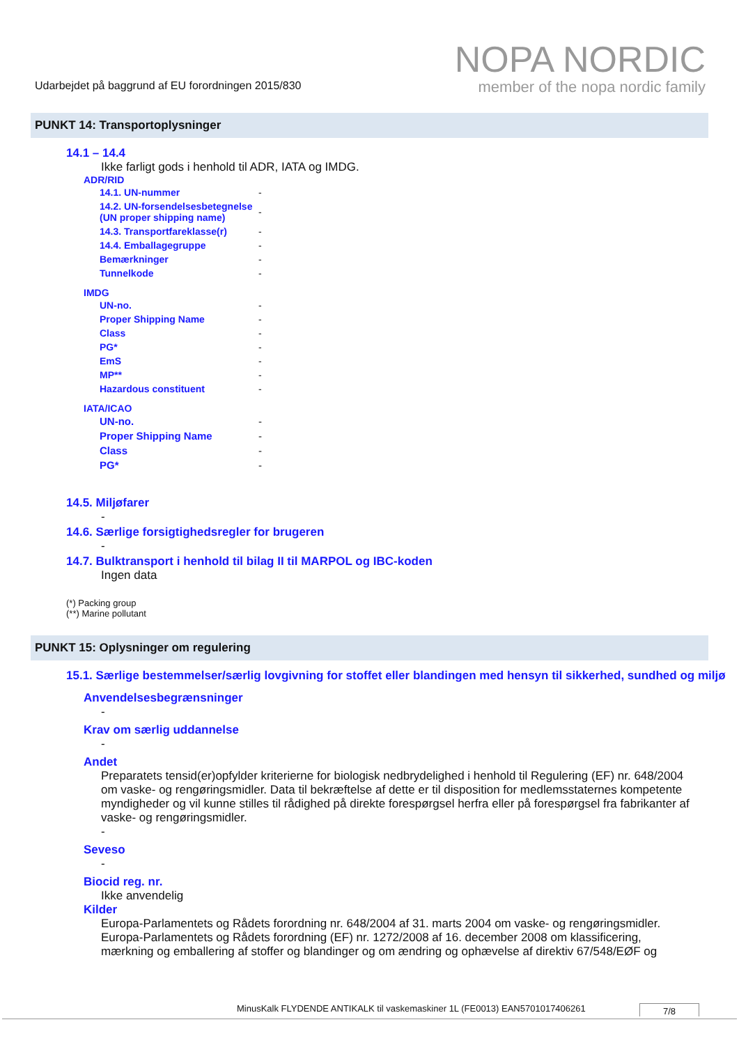Udarbejdet på baggrund af EU forordningen 2015/830
NOPA NORDIC
member of the nopa nordic family
PUNKT 14: Transportoplysninger
14.1 – 14.4
Ikke farligt gods i henhold til ADR, IATA og IMDG.
ADR/RID
| 14.1. UN-nummer | - |
| 14.2. UN-forsendelsesbetegnelse (UN proper shipping name) | - |
| 14.3. Transportfareklasse(r) | - |
| 14.4. Emballagegruppe | - |
| Bemærkninger | - |
| Tunnelkode | - |
IMDG
| UN-no. | - |
| Proper Shipping Name | - |
| Class | - |
| PG* | - |
| EmS | - |
| MP** | - |
| Hazardous constituent | - |
IATA/ICAO
| UN-no. | - |
| Proper Shipping Name | - |
| Class | - |
| PG* | - |
14.5. Miljøfarer
-
14.6. Særlige forsigtighedsregler for brugeren
-
14.7. Bulktransport i henhold til bilag II til MARPOL og IBC-koden
Ingen data
(*) Packing group
(**) Marine pollutant
PUNKT 15: Oplysninger om regulering
15.1. Særlige bestemmelser/særlig lovgivning for stoffet eller blandingen med hensyn til sikkerhed, sundhed og miljø
Anvendelsesbegrænsninger
-
Krav om særlig uddannelse
-
Andet
Preparatets tensid(er)opfylder kriterierne for biologisk nedbrydelighed i henhold til Regulering (EF) nr. 648/2004 om vaske- og rengøringsmidler. Data til bekræftelse af dette er til disposition for medlemsstaternes kompetente myndigheder og vil kunne stilles til rådighed på direkte forespørgsel herfra eller på forespørgsel fra fabrikanter af vaske- og rengøringsmidler.
-
Seveso
-
Biocid reg. nr.
Ikke anvendelig
Kilder
Europa-Parlamentets og Rådets forordning nr. 648/2004 af 31. marts 2004 om vaske- og rengøringsmidler.
Europa-Parlamentets og Rådets forordning (EF) nr. 1272/2008 af 16. december 2008 om klassificering, mærkning og emballering af stoffer og blandinger og om ændring og ophævelse af direktiv 67/548/EØF og
MinusKalk FLYDENDE ANTIKALK til vaskemaskiner 1L (FE0013) EAN5701017406261 7/8